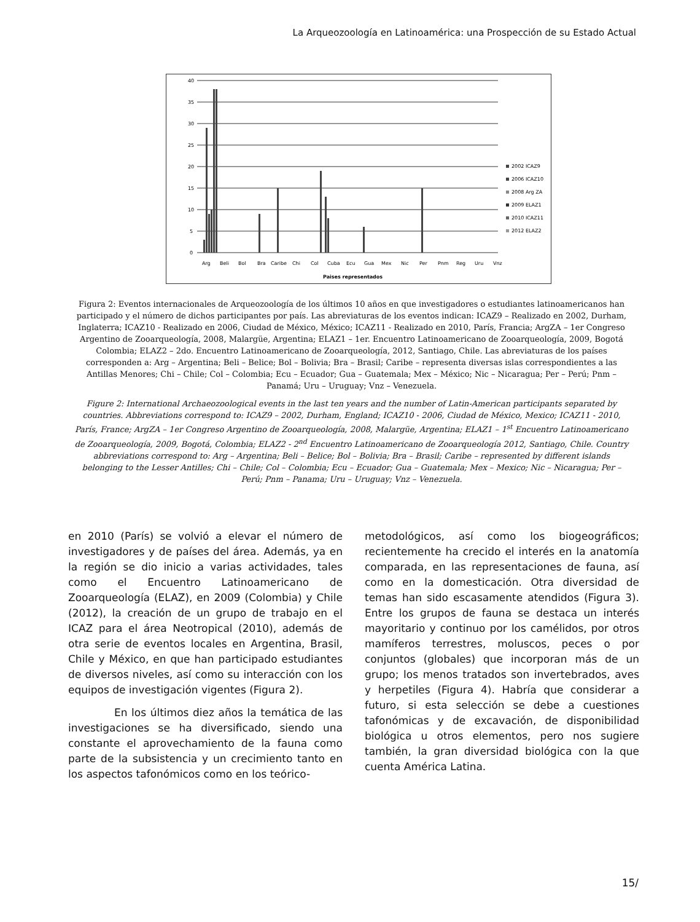La Arqueozoología en Latinoamérica: una Prospección de su Estado Actual
40
35
30
25
20
15
10
5
0
Arg
Beli
Bol
Bra
Caribe
Chi
Col
Cuba
Ecu
Gua
Mex
Nic
Per
Pnm
Reg
Uru
Vnz
Paises representados
2002 ICAZ9
2006 ICAZ10
2008 Arg ZA
2009 ELAZ1
2010 ICAZ11
2012 ELAZ2
Figura 2: Eventos internacionales de Arqueozoología de los últimos 10 años en que investigadores o estudiantes latinoamericanos han participado y el número de dichos participantes por país. Las abreviaturas de los eventos indican: ICAZ9 – Realizado en 2002, Durham, Inglaterra; ICAZ10 - Realizado en 2006, Ciudad de México, México; ICAZ11 - Realizado en 2010, París, Francia; ArgZA – 1er Congreso Argentino de Zooarqueología, 2008, Malargüe, Argentina; ELAZ1 – 1er. Encuentro Latinoamericano de Zooarqueología, 2009, Bogotá Colombia; ELAZ2 – 2do. Encuentro Latinoamericano de Zooarqueología, 2012, Santiago, Chile. Las abreviaturas de los países corresponden a: Arg – Argentina; Beli – Belice; Bol – Bolivia; Bra – Brasil; Caribe – representa diversas islas correspondientes a las Antillas Menores; Chi – Chile; Col – Colombia; Ecu – Ecuador; Gua – Guatemala; Mex – México; Nic – Nicaragua; Per – Perú; Pnm – Panamá; Uru – Uruguay; Vnz – Venezuela.
Figure 2: International Archaeozoological events in the last ten years and the number of Latin-American participants separated by countries. Abbreviations correspond to: ICAZ9 – 2002, Durham, England; ICAZ10 - 2006, Ciudad de México, Mexico; ICAZ11 - 2010, París, France; ArgZA – 1er Congreso Argentino de Zooarqueología, 2008, Malargüe, Argentina; ELAZ1 – 1<sup>st</sup> Encuentro Latinoamericano de Zooarqueología, 2009, Bogotá, Colombia; ELAZ2 - 2<sup>nd</sup> Encuentro Latinoamericano de Zooarqueología 2012, Santiago, Chile. Country abbreviations correspond to: Arg – Argentina; Beli – Belice; Bol – Bolivia; Bra – Brasil; Caribe – represented by different islands belonging to the Lesser Antilles; Chi – Chile; Col – Colombia; Ecu – Ecuador; Gua – Guatemala; Mex – Mexico; Nic – Nicaragua; Per – Perú; Pnm – Panama; Uru – Uruguay; Vnz – Venezuela.
en 2010 (París) se volvió a elevar el número de investigadores y de países del área. Además, ya en la región se dio inicio a varias actividades, tales como el Encuentro Latinoamericano de Zooarqueología (ELAZ), en 2009 (Colombia) y Chile (2012), la creación de un grupo de trabajo en el ICAZ para el área Neotropical (2010), además de otra serie de eventos locales en Argentina, Brasil, Chile y México, en que han participado estudiantes de diversos niveles, así como su interacción con los equipos de investigación vigentes (Figura 2).
En los últimos diez años la temática de las investigaciones se ha diversificado, siendo una constante el aprovechamiento de la fauna como parte de la subsistencia y un crecimiento tanto en los aspectos tafonómicos como en los teórico-
metodológicos, así como los biogeográficos; recientemente ha crecido el interés en la anatomía comparada, en las representaciones de fauna, así como en la domesticación. Otra diversidad de temas han sido escasamente atendidos (Figura 3). Entre los grupos de fauna se destaca un interés mayoritario y continuo por los camélidos, por otros mamíferos terrestres, moluscos, peces o por conjuntos (globales) que incorporan más de un grupo; los menos tratados son invertebrados, aves y herpetiles (Figura 4). Habría que considerar a futuro, si esta selección se debe a cuestiones tafonómicas y de excavación, de disponibilidad biológica u otros elementos, pero nos sugiere también, la gran diversidad biológica con la que cuenta América Latina.
15/